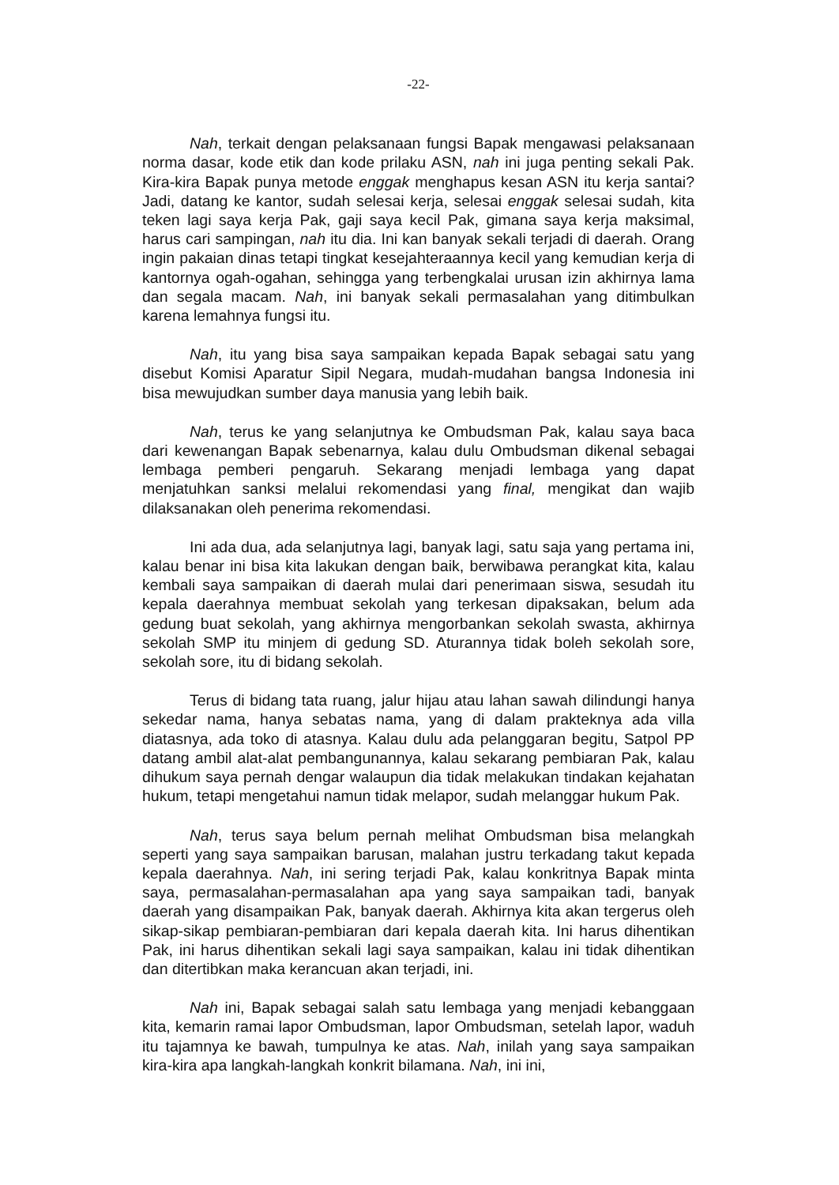-22-
Nah, terkait dengan pelaksanaan fungsi Bapak mengawasi pelaksanaan norma dasar, kode etik dan kode prilaku ASN, nah ini juga penting sekali Pak. Kira-kira Bapak punya metode enggak menghapus kesan ASN itu kerja santai? Jadi, datang ke kantor, sudah selesai kerja, selesai enggak selesai sudah, kita teken lagi saya kerja Pak, gaji saya kecil Pak, gimana saya kerja maksimal, harus cari sampingan, nah itu dia. Ini kan banyak sekali terjadi di daerah. Orang ingin pakaian dinas tetapi tingkat kesejahteraannya kecil yang kemudian kerja di kantornya ogah-ogahan, sehingga yang terbengkalai urusan izin akhirnya lama dan segala macam. Nah, ini banyak sekali permasalahan yang ditimbulkan karena lemahnya fungsi itu.
Nah, itu yang bisa saya sampaikan kepada Bapak sebagai satu yang disebut Komisi Aparatur Sipil Negara, mudah-mudahan bangsa Indonesia ini bisa mewujudkan sumber daya manusia yang lebih baik.
Nah, terus ke yang selanjutnya ke Ombudsman Pak, kalau saya baca dari kewenangan Bapak sebenarnya, kalau dulu Ombudsman dikenal sebagai lembaga pemberi pengaruh. Sekarang menjadi lembaga yang dapat menjatuhkan sanksi melalui rekomendasi yang final, mengikat dan wajib dilaksanakan oleh penerima rekomendasi.
Ini ada dua, ada selanjutnya lagi, banyak lagi, satu saja yang pertama ini, kalau benar ini bisa kita lakukan dengan baik, berwibawa perangkat kita, kalau kembali saya sampaikan di daerah mulai dari penerimaan siswa, sesudah itu kepala daerahnya membuat sekolah yang terkesan dipaksakan, belum ada gedung buat sekolah, yang akhirnya mengorbankan sekolah swasta, akhirnya sekolah SMP itu minjem di gedung SD. Aturannya tidak boleh sekolah sore, sekolah sore, itu di bidang sekolah.
Terus di bidang tata ruang, jalur hijau atau lahan sawah dilindungi hanya sekedar nama, hanya sebatas nama, yang di dalam prakteknya ada villa diatasnya, ada toko di atasnya. Kalau dulu ada pelanggaran begitu, Satpol PP datang ambil alat-alat pembangunannya, kalau sekarang pembiaran Pak, kalau dihukum saya pernah dengar walaupun dia tidak melakukan tindakan kejahatan hukum, tetapi mengetahui namun tidak melapor, sudah melanggar hukum Pak.
Nah, terus saya belum pernah melihat Ombudsman bisa melangkah seperti yang saya sampaikan barusan, malahan justru terkadang takut kepada kepala daerahnya. Nah, ini sering terjadi Pak, kalau konkritnya Bapak minta saya, permasalahan-permasalahan apa yang saya sampaikan tadi, banyak daerah yang disampaikan Pak, banyak daerah. Akhirnya kita akan tergerus oleh sikap-sikap pembiaran-pembiaran dari kepala daerah kita. Ini harus dihentikan Pak, ini harus dihentikan sekali lagi saya sampaikan, kalau ini tidak dihentikan dan ditertibkan maka kerancuan akan terjadi, ini.
Nah ini, Bapak sebagai salah satu lembaga yang menjadi kebanggaan kita, kemarin ramai lapor Ombudsman, lapor Ombudsman, setelah lapor, waduh itu tajamnya ke bawah, tumpulnya ke atas. Nah, inilah yang saya sampaikan kira-kira apa langkah-langkah konkrit bilamana. Nah, ini ini,